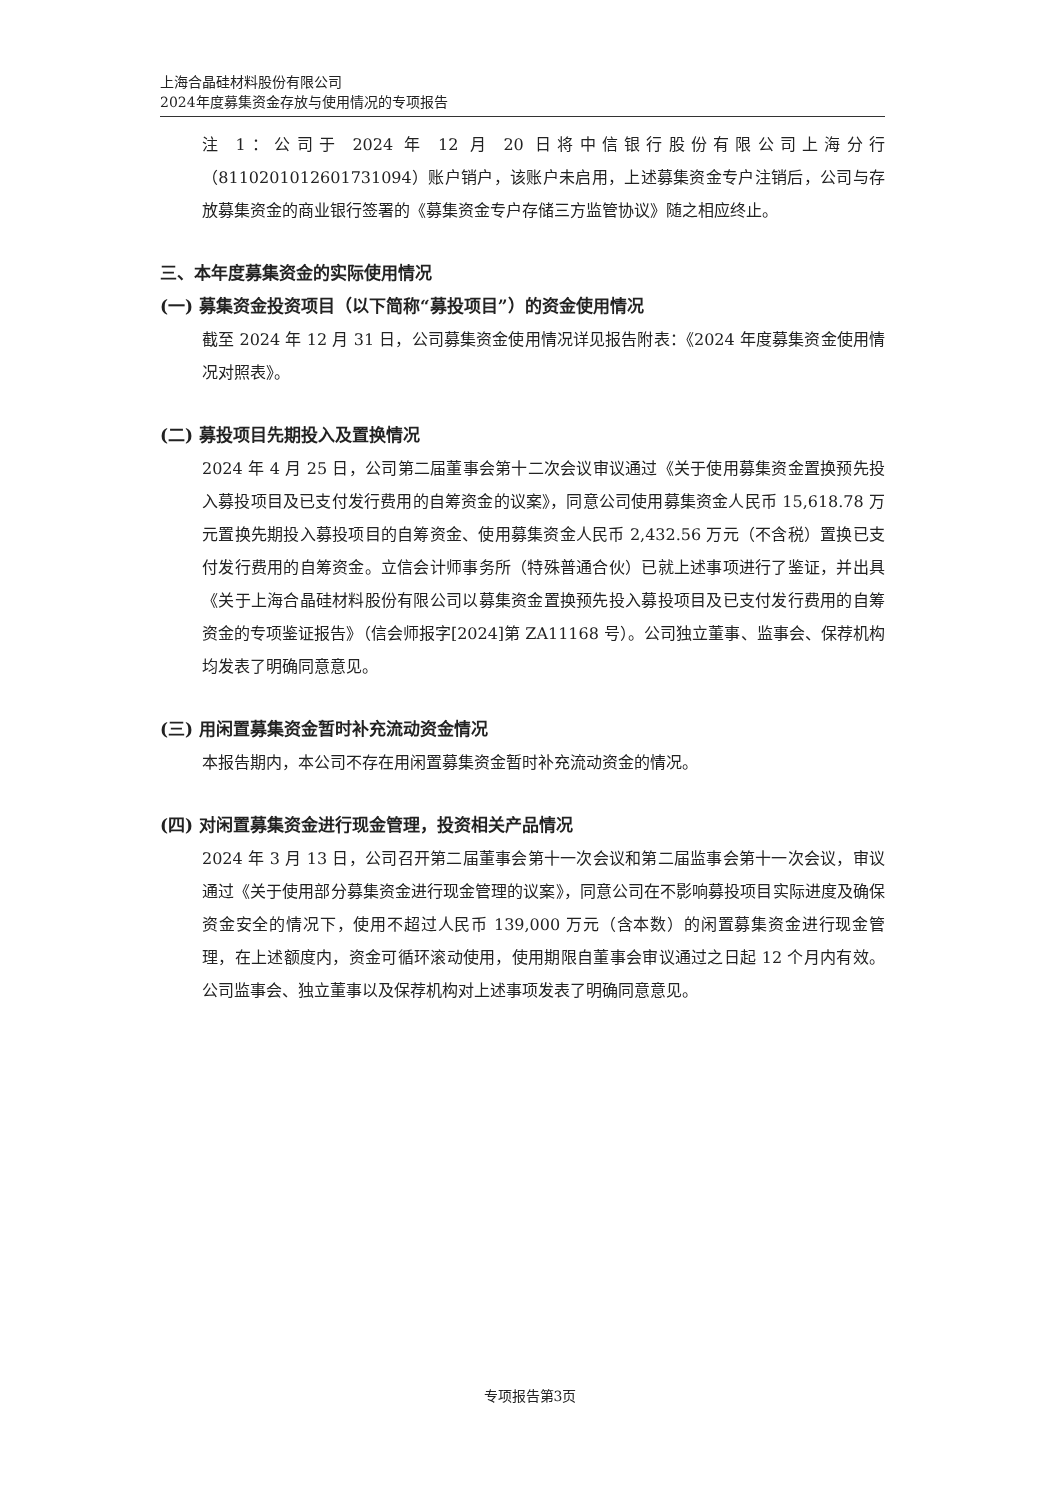上海合晶硅材料股份有限公司
2024年度募集资金存放与使用情况的专项报告
注 1：公司于 2024 年 12 月 20 日将中信银行股份有限公司上海分行（8110201012601731094）账户销户，该账户未启用，上述募集资金专户注销后，公司与存放募集资金的商业银行签署的《募集资金专户存储三方监管协议》随之相应终止。
三、本年度募集资金的实际使用情况
(一) 募集资金投资项目（以下简称“募投项目”）的资金使用情况
截至 2024 年 12 月 31 日，公司募集资金使用情况详见报告附表：《2024 年度募集资金使用情况对照表》。
(二) 募投项目先期投入及置换情况
2024 年 4 月 25 日，公司第二届董事会第十二次会议审议通过《关于使用募集资金置换预先投入募投项目及已支付发行费用的自筹资金的议案》，同意公司使用募集资金人民币 15,618.78 万元置换先期投入募投项目的自筹资金、使用募集资金人民币 2,432.56 万元（不含税）置换已支付发行费用的自筹资金。立信会计师事务所（特殊普通合伙）已就上述事项进行了鉴证，并出具《关于上海合晶硅材料股份有限公司以募集资金置换预先投入募投项目及已支付发行费用的自筹资金的专项鉴证报告》（信会师报字[2024]第 ZA11168 号）。公司独立董事、监事会、保荐机构均发表了明确同意意见。
(三) 用闲置募集资金暂时补充流动资金情况
本报告期内，本公司不存在用闲置募集资金暂时补充流动资金的情况。
(四) 对闲置募集资金进行现金管理，投资相关产品情况
2024 年 3 月 13 日，公司召开第二届董事会第十一次会议和第二届监事会第十一次会议，审议通过《关于使用部分募集资金进行现金管理的议案》，同意公司在不影响募投项目实际进度及确保资金安全的情况下，使用不超过人民币 139,000 万元（含本数）的闲置募集资金进行现金管理，在上述额度内，资金可循环滚动使用，使用期限自董事会审议通过之日起 12 个月内有效。公司监事会、独立董事以及保荐机构对上述事项发表了明确同意意见。
专项报告第3页